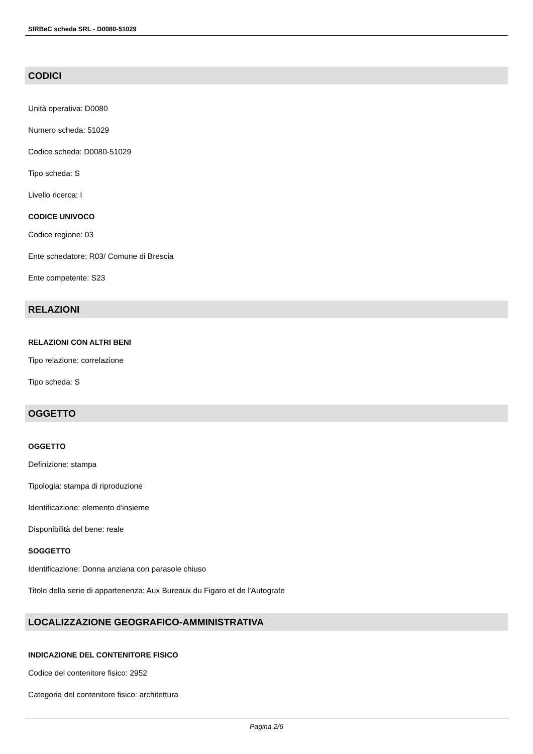SIRBeC scheda SRL - D0080-51029
CODICI
Unità operativa: D0080
Numero scheda: 51029
Codice scheda: D0080-51029
Tipo scheda: S
Livello ricerca: I
CODICE UNIVOCO
Codice regione: 03
Ente schedatore: R03/ Comune di Brescia
Ente competente: S23
RELAZIONI
RELAZIONI CON ALTRI BENI
Tipo relazione: correlazione
Tipo scheda: S
OGGETTO
OGGETTO
Definizione: stampa
Tipologia: stampa di riproduzione
Identificazione: elemento d'insieme
Disponibilità del bene: reale
SOGGETTO
Identificazione: Donna anziana con parasole chiuso
Titolo della serie di appartenenza: Aux Bureaux du Figaro et de l'Autografe
LOCALIZZAZIONE GEOGRAFICO-AMMINISTRATIVA
INDICAZIONE DEL CONTENITORE FISICO
Codice del contenitore fisico: 2952
Categoria del contenitore fisico: architettura
Pagina 2/6